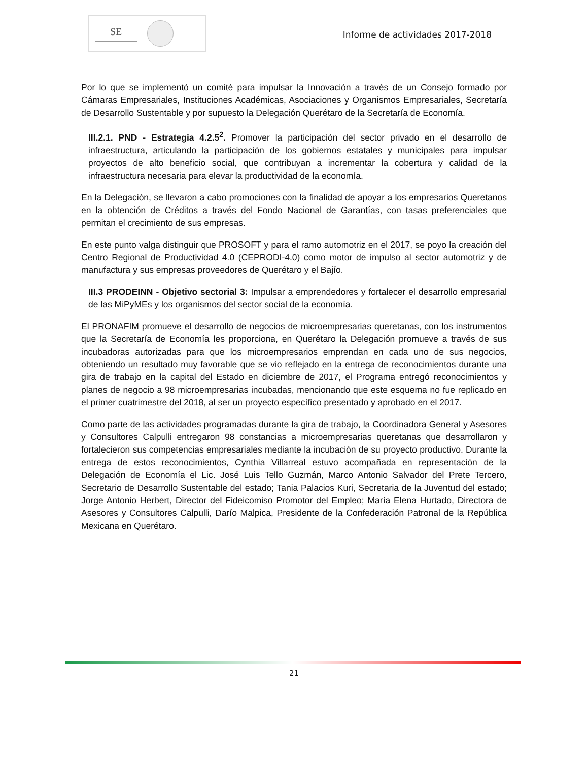SE
Informe de actividades 2017-2018
Por lo que se implementó un comité para impulsar la Innovación a través de un Consejo formado por Cámaras Empresariales, Instituciones Académicas, Asociaciones y Organismos Empresariales, Secretaría de Desarrollo Sustentable y por supuesto la Delegación Querétaro de la Secretaría de Economía.
III.2.1. PND - Estrategia 4.2.5<sup>2</sup>. Promover la participación del sector privado en el desarrollo de infraestructura, articulando la participación de los gobiernos estatales y municipales para impulsar proyectos de alto beneficio social, que contribuyan a incrementar la cobertura y calidad de la infraestructura necesaria para elevar la productividad de la economía.
En la Delegación, se llevaron a cabo promociones con la finalidad de apoyar a los empresarios Queretanos en la obtención de Créditos a través del Fondo Nacional de Garantías, con tasas preferenciales que permitan el crecimiento de sus empresas.
En este punto valga distinguir que PROSOFT y para el ramo automotriz en el 2017, se poyo la creación del Centro Regional de Productividad 4.0 (CEPRODI-4.0) como motor de impulso al sector automotriz y de manufactura y sus empresas proveedores de Querétaro y el Bajío.
III.3 PRODEINN - Objetivo sectorial 3: Impulsar a emprendedores y fortalecer el desarrollo empresarial de las MiPyMEs y los organismos del sector social de la economía.
El PRONAFIM promueve el desarrollo de negocios de microempresarias queretanas, con los instrumentos que la Secretaría de Economía les proporciona, en Querétaro la Delegación promueve a través de sus incubadoras autorizadas para que los microempresarios emprendan en cada uno de sus negocios, obteniendo un resultado muy favorable que se vio reflejado en la entrega de reconocimientos durante una gira de trabajo en la capital del Estado en diciembre de 2017, el Programa entregó reconocimientos y planes de negocio a 98 microempresarias incubadas, mencionando que este esquema no fue replicado en el primer cuatrimestre del 2018, al ser un proyecto específico presentado y aprobado en el 2017.
Como parte de las actividades programadas durante la gira de trabajo, la Coordinadora General y Asesores y Consultores Calpulli entregaron 98 constancias a microempresarias queretanas que desarrollaron y fortalecieron sus competencias empresariales mediante la incubación de su proyecto productivo. Durante la entrega de estos reconocimientos, Cynthia Villarreal estuvo acompañada en representación de la Delegación de Economía el Lic. José Luis Tello Guzmán, Marco Antonio Salvador del Prete Tercero, Secretario de Desarrollo Sustentable del estado; Tania Palacios Kuri, Secretaria de la Juventud del estado; Jorge Antonio Herbert, Director del Fideicomiso Promotor del Empleo; María Elena Hurtado, Directora de Asesores y Consultores Calpulli, Darío Malpica, Presidente de la Confederación Patronal de la República Mexicana en Querétaro.
21